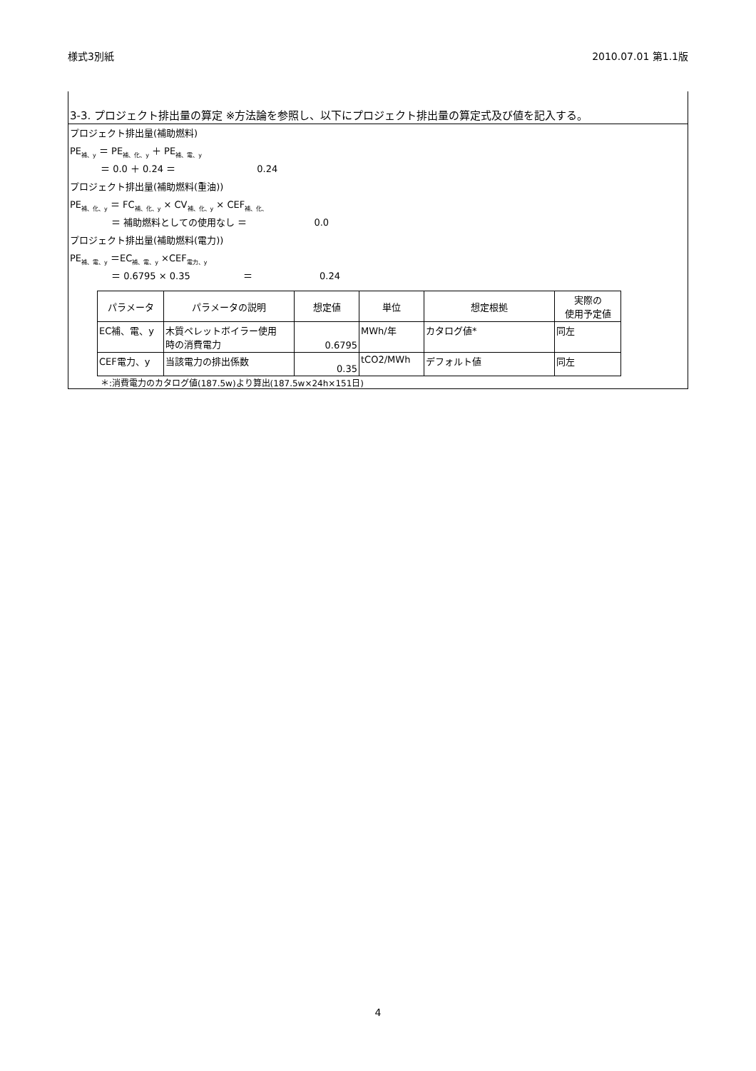様式3別紙 2010.07.01 第1.1版
3-3. プロジェクト排出量の算定 ※方法論を参照し、以下にプロジェクト排出量の算定式及び値を記入する。
プロジェクト排出量(補助燃料)
PE<sub>補、y</sub> ＝ PE<sub>補、化、y</sub> ＋ PE<sub>補、電、y</sub>
＝ 0.0 ＋ 0.24 ＝ 0.24
プロジェクト排出量(補助燃料(重油))
PE<sub>補、化、y</sub> ＝ FC<sub>補、化、y</sub> × CV<sub>補、化、y</sub> × CEF<sub>補、化、</sub>
＝ 補助燃料としての使用なし ＝ 0.0
プロジェクト排出量(補助燃料(電力))
PE<sub>補、電、y</sub> ＝EC<sub>補、電、y</sub> ×CEF<sub>電力、y</sub>
＝ 0.6795 × 0.35 ＝ 0.24
| パラメータ | パラメータの説明 | 想定値 | 単位 | 想定根拠 | 実際の 使用予定値 |
| --- | --- | --- | --- | --- | --- |
| EC補、電、y | 木質ペレットボイラー使用 時の消費電力 | 0.6795 | MWh/年 | カタログ値* | 同左 |
| CEF電力、y | 当該電力の排出係数 | 0.35 | tCO2/MWh | デフォルト値 | 同左 |
＊:消費電力のカタログ値(187.5w)より算出(187.5w×24h×151日)
4